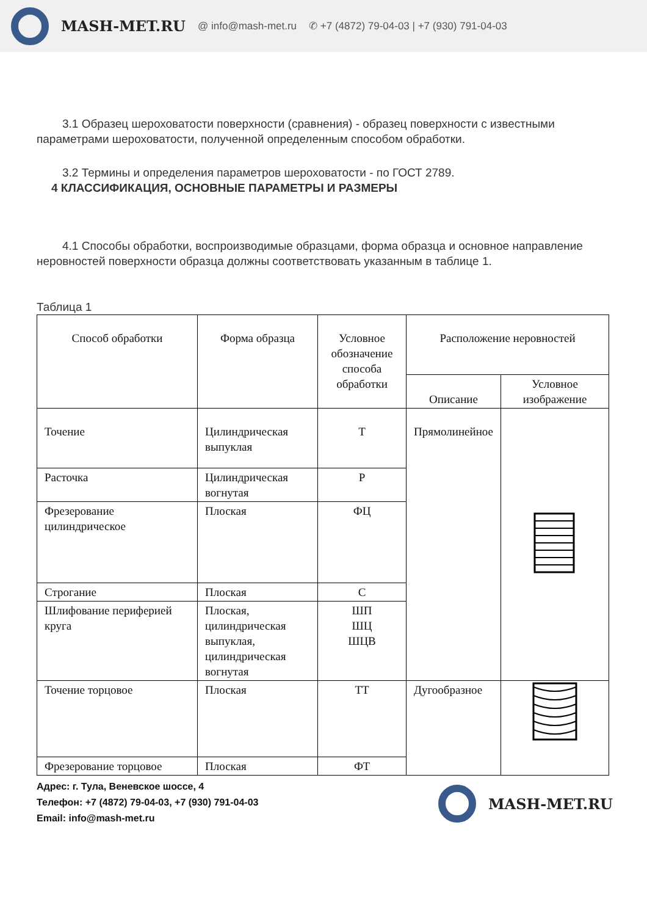MASH-MET.RU @ info@mash-met.ru ✆ +7 (4872) 79-04-03 | +7 (930) 791-04-03
3.1 Образец шероховатости поверхности (сравнения) - образец поверхности с известными параметрами шероховатости, полученной определенным способом обработки.
3.2 Термины и определения параметров шероховатости - по ГОСТ 2789.
4 КЛАССИФИКАЦИЯ, ОСНОВНЫЕ ПАРАМЕТРЫ И РАЗМЕРЫ
4.1 Способы обработки, воспроизводимые образцами, форма образца и основное направление неровностей поверхности образца должны соответствовать указанным в таблице 1.
Таблица 1
| Способ обработки | Форма образца | Условное обозначение способа обработки | Расположение неровностей | |
| --- | --- | --- | --- | --- |
| | | | Описание | Условное изображение |
| Точение | Цилиндрическая выпуклая | Т | Прямолинейное | |
| Расточка | Цилиндрическая вогнутая | Р | | |
| Фрезерование цилиндрическое | Плоская | ФЦ | | |
| Строгание | Плоская | С | | |
| Шлифование периферией круга | Плоская, цилиндрическая выпуклая, цилиндрическая вогнутая | ШП ШЦ ШЦВ | | |
| Точение торцовое | Плоская | ТТ | Дугообразное | |
| Фрезерование торцовое | Плоская | ФТ | | |
Адрес: г. Тула, Веневское шоссе, 4
Телефон: +7 (4872) 79-04-03, +7 (930) 791-04-03
Email: info@mash-met.ru
MASH-MET.RU